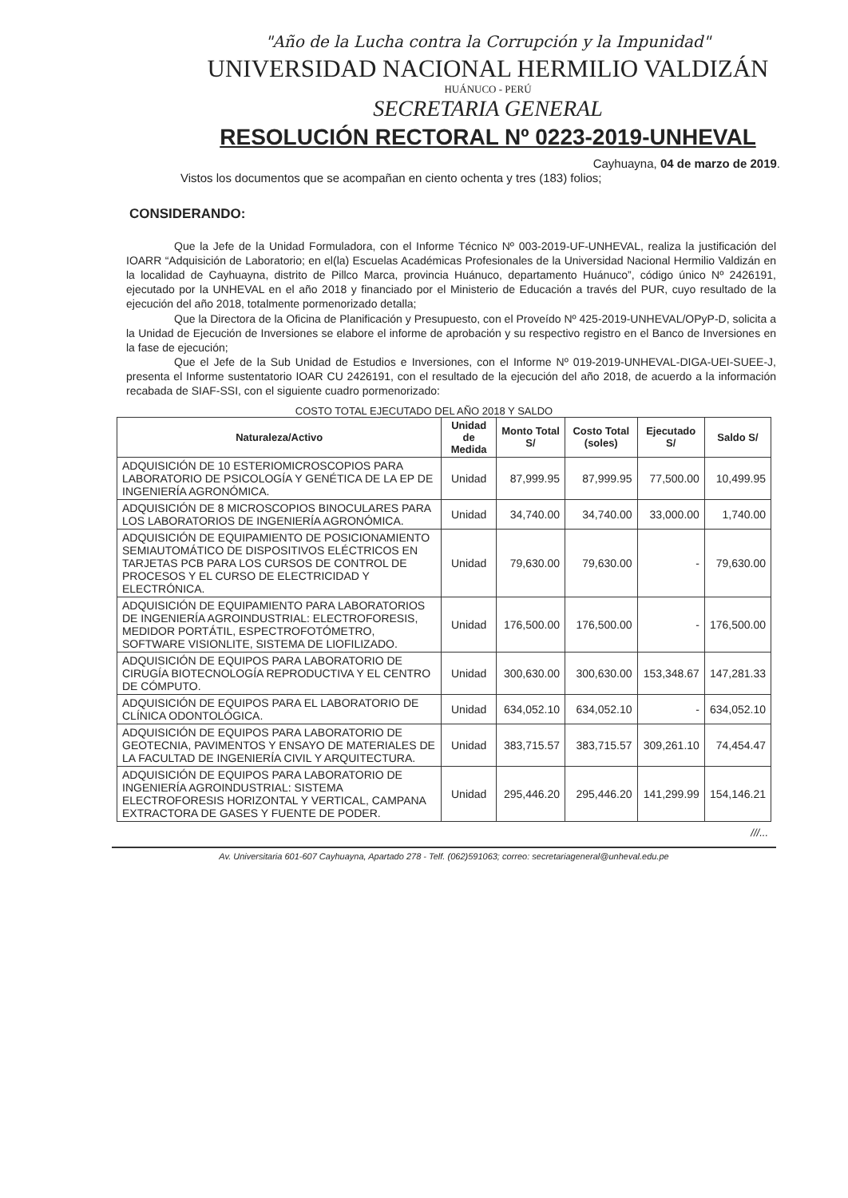"Año de la Lucha contra la Corrupción y la Impunidad"
UNIVERSIDAD NACIONAL HERMILIO VALDIZÁN
HUÁNUCO - PERÚ
SECRETARIA GENERAL
RESOLUCIÓN RECTORAL Nº 0223-2019-UNHEVAL
Cayhuayna, 04 de marzo de 2019.
Vistos los documentos que se acompañan en ciento ochenta y tres (183) folios;
CONSIDERANDO:
Que la Jefe de la Unidad Formuladora, con el Informe Técnico Nº 003-2019-UF-UNHEVAL, realiza la justificación del IOARR “Adquisición de Laboratorio; en el(la) Escuelas Académicas Profesionales de la Universidad Nacional Hermilio Valdizán en la localidad de Cayhuayna, distrito de Pillco Marca, provincia Huánuco, departamento Huánuco”, código único Nº 2426191, ejecutado por la UNHEVAL en el año 2018 y financiado por el Ministerio de Educación a través del PUR, cuyo resultado de la ejecución del año 2018, totalmente pormenorizado detalla;
Que la Directora de la Oficina de Planificación y Presupuesto, con el Proveído Nº 425-2019-UNHEVAL/OPyP-D, solicita a la Unidad de Ejecución de Inversiones se elabore el informe de aprobación y su respectivo registro en el Banco de Inversiones en la fase de ejecución;
Que el Jefe de la Sub Unidad de Estudios e Inversiones, con el Informe Nº 019-2019-UNHEVAL-DIGA-UEI-SUEE-J, presenta el Informe sustentatorio IOAR CU 2426191, con el resultado de la ejecución del año 2018, de acuerdo a la información recabada de SIAF-SSI, con el siguiente cuadro pormenorizado:
COSTO TOTAL EJECUTADO DEL AÑO 2018 Y SALDO
| Naturaleza/Activo | Unidad de Medida | Monto Total S/ | Costo Total (soles) | Ejecutado S/ | Saldo S/ |
| --- | --- | --- | --- | --- | --- |
| ADQUISICIÓN DE 10 ESTERIOMICROSCOPIOS PARA LABORATORIO DE PSICOLOGÍA Y GENÉTICA DE LA EP DE INGENIERÍA AGRONÓMICA. | Unidad | 87,999.95 | 87,999.95 | 77,500.00 | 10,499.95 |
| ADQUISICIÓN DE 8 MICROSCOPIOS BINOCULARES PARA LOS LABORATORIOS DE INGENIERÍA AGRONÓMICA. | Unidad | 34,740.00 | 34,740.00 | 33,000.00 | 1,740.00 |
| ADQUISICIÓN DE EQUIPAMIENTO DE POSICIONAMIENTO SEMIAUTOMÁTICO DE DISPOSITIVOS ELÉCTRICOS EN TARJETAS PCB PARA LOS CURSOS DE CONTROL DE PROCESOS Y EL CURSO DE ELECTRICIDAD Y ELECTRÓNICA. | Unidad | 79,630.00 | 79,630.00 | - | 79,630.00 |
| ADQUISICIÓN DE EQUIPAMIENTO PARA LABORATORIOS DE INGENIERÍA AGROINDUSTRIAL: ELECTROFORESIS, MEDIDOR PORTÁTIL, ESPECTROFOTÓMETRO, SOFTWARE VISIONLITE, SISTEMA DE LIOFILIZADO. | Unidad | 176,500.00 | 176,500.00 | - | 176,500.00 |
| ADQUISICIÓN DE EQUIPOS PARA LABORATORIO DE CIRUGÍA BIOTECNOLOGÍA REPRODUCTIVA Y EL CENTRO DE CÓMPUTO. | Unidad | 300,630.00 | 300,630.00 | 153,348.67 | 147,281.33 |
| ADQUISICIÓN DE EQUIPOS PARA EL LABORATORIO DE CLÍNICA ODONTOLÓGICA. | Unidad | 634,052.10 | 634,052.10 | - | 634,052.10 |
| ADQUISICIÓN DE EQUIPOS PARA LABORATORIO DE GEOTECNIA, PAVIMENTOS Y ENSAYO DE MATERIALES DE LA FACULTAD DE INGENIERÍA CIVIL Y ARQUITECTURA. | Unidad | 383,715.57 | 383,715.57 | 309,261.10 | 74,454.47 |
| ADQUISICIÓN DE EQUIPOS PARA LABORATORIO DE INGENIERÍA AGROINDUSTRIAL: SISTEMA ELECTROFORESIS HORIZONTAL Y VERTICAL, CAMPANA EXTRACTORA DE GASES Y FUENTE DE PODER. | Unidad | 295,446.20 | 295,446.20 | 141,299.99 | 154,146.21 |
///...
Av. Universitaria 601-607 Cayhuayna, Apartado 278 - Telf. (062)591063; correo: secretariageneral@unheval.edu.pe